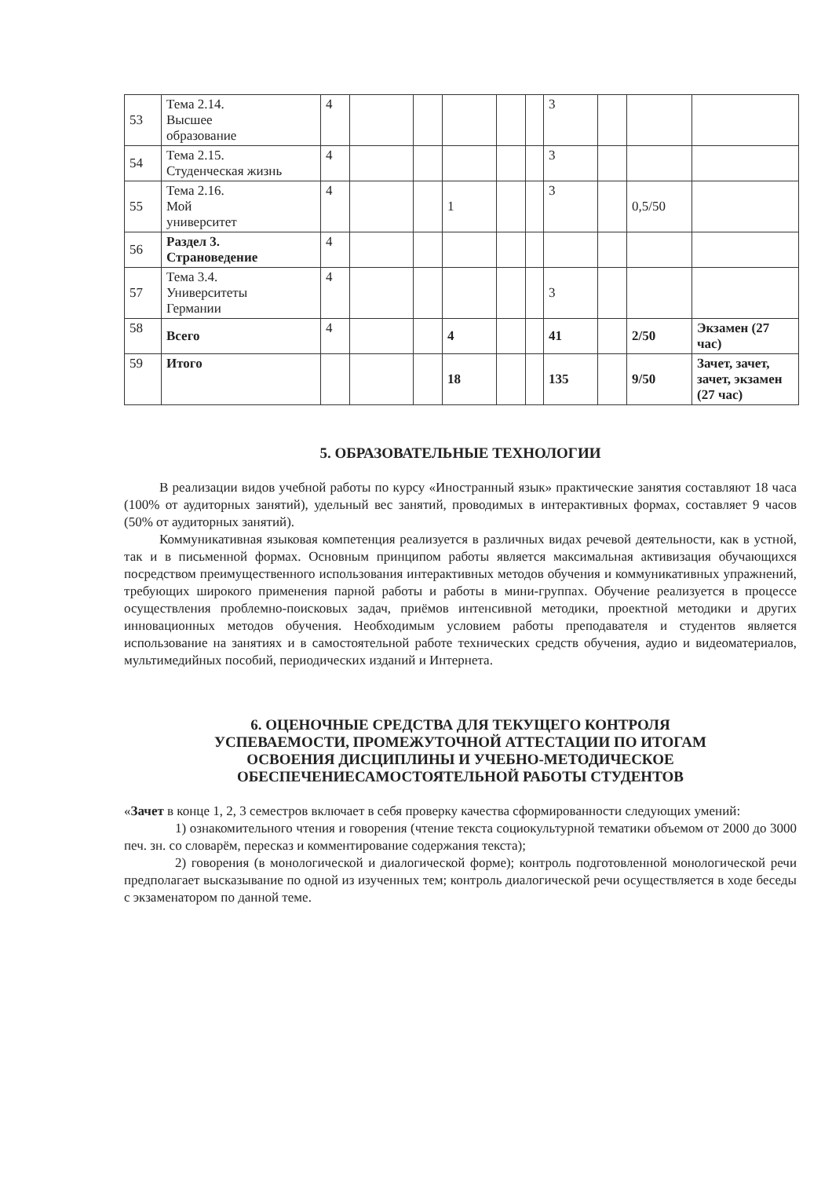| 53 | Тема 2.14. Высшее образование | 4 | | | | | | 3 | | | |
| 54 | Тема 2.15. Студенческая жизнь | 4 | | | | | | 3 | | | |
| 55 | Тема 2.16. Мой университет | 4 | | | 1 | | | 3 | | 0,5/50 | |
| 56 | Раздел 3. Страноведение | 4 | | | | | | | | | |
| 57 | Тема 3.4. Университеты Германии | 4 | | | | | | 3 | | | |
| 58 | Всего | 4 | | | 4 | | | 41 | | 2/50 | Экзамен (27 час) |
| 59 | Итого | | | | 18 | | | 135 | | 9/50 | Зачет, зачет, зачет, экзамен (27 час) |
5. ОБРАЗОВАТЕЛЬНЫЕ ТЕХНОЛОГИИ
В реализации видов учебной работы по курсу «Иностранный язык» практические занятия составляют 18 часа (100% от аудиторных занятий), удельный вес занятий, проводимых в интерактивных формах, составляет 9 часов (50% от аудиторных занятий).
Коммуникативная языковая компетенция реализуется в различных видах речевой деятельности, как в устной, так и в письменной формах. Основным принципом работы является максимальная активизация обучающихся посредством преимущественного использования интерактивных методов обучения и коммуникативных упражнений, требующих широкого применения парной работы и работы в мини-группах. Обучение реализуется в процессе осуществления проблемно-поисковых задач, приёмов интенсивной методики, проектной методики и других инновационных методов обучения. Необходимым условием работы преподавателя и студентов является использование на занятиях и в самостоятельной работе технических средств обучения, аудио и видеоматериалов, мультимедийных пособий, периодических изданий и Интернета.
6. ОЦЕНОЧНЫЕ СРЕДСТВА ДЛЯ ТЕКУЩЕГО КОНТРОЛЯ
УСПЕВАЕМОСТИ, ПРОМЕЖУТОЧНОЙ АТТЕСТАЦИИ ПО ИТОГАМ
ОСВОЕНИЯ ДИСЦИПЛИНЫ И УЧЕБНО-МЕТОДИЧЕСКОЕ
ОБЕСПЕЧЕНИЕСАМОСТОЯТЕЛЬНОЙ РАБОТЫ СТУДЕНТОВ
«Зачет в конце 1, 2, 3 семестров включает в себя проверку качества сформированности следующих умений:
1) ознакомительного чтения и говорения (чтение текста социокультурной тематики объемом от 2000 до 3000 печ. зн. со словарём, пересказ и комментирование содержания текста);
2) говорения (в монологической и диалогической форме); контроль подготовленной монологической речи предполагает высказывание по одной из изученных тем; контроль диалогической речи осуществляется в ходе беседы с экзаменатором по данной теме.